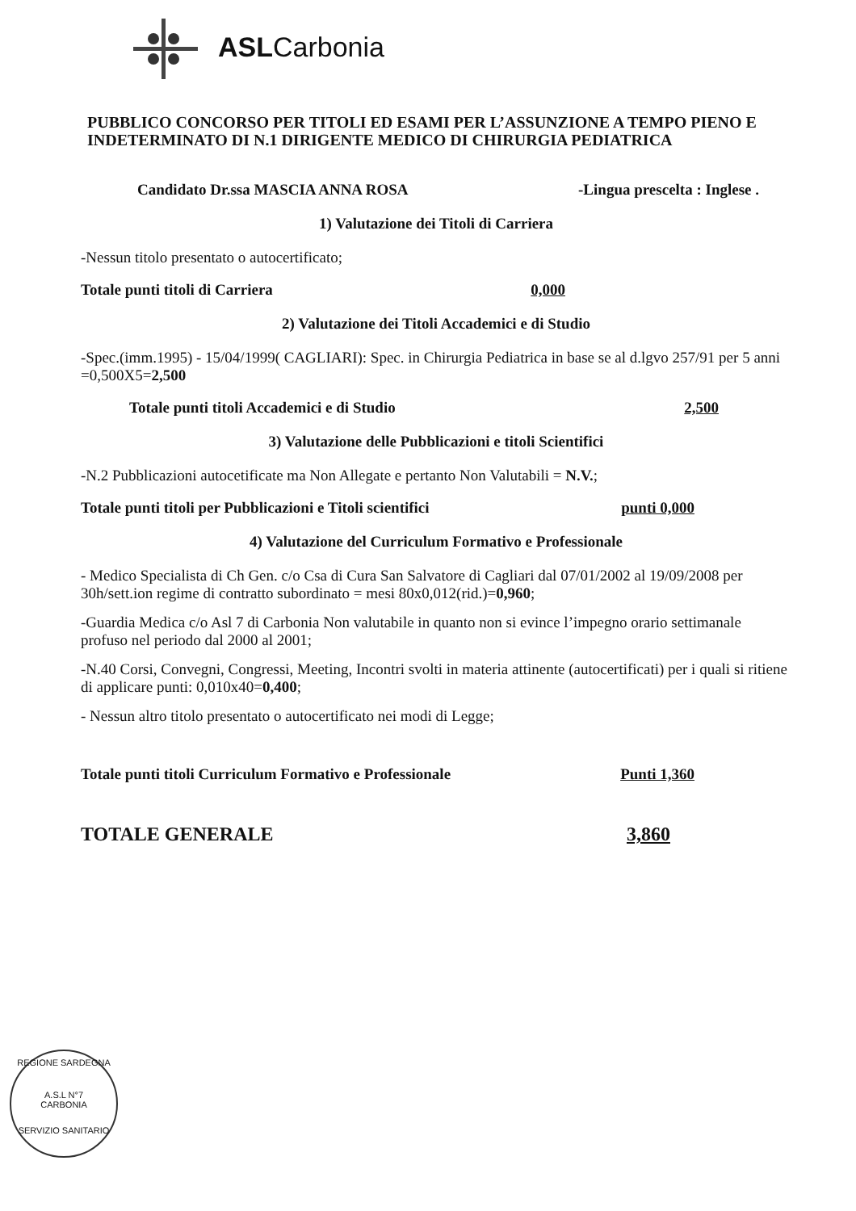ASLCarbonia
PUBBLICO CONCORSO PER TITOLI ED ESAMI PER L’ASSUNZIONE A TEMPO PIENO E INDETERMINATO DI N.1 DIRIGENTE MEDICO DI CHIRURGIA PEDIATRICA
Candidato Dr.ssa MASCIA ANNA ROSA -Lingua prescelta : Inglese .
1) Valutazione dei Titoli di Carriera
-Nessun titolo presentato o autocertificato;
Totale punti titoli di Carriera 0,000
2) Valutazione dei Titoli Accademici e di Studio
-Spec.(imm.1995) - 15/04/1999( CAGLIARI): Spec. in Chirurgia Pediatrica in base se al d.lgvo 257/91 per 5 anni =0,500X5=2,500
Totale punti titoli Accademici e di Studio 2,500
3) Valutazione delle Pubblicazioni e titoli Scientifici
-N.2 Pubblicazioni autocetificate ma Non Allegate e pertanto Non Valutabili = N.V.;
Totale punti titoli per Pubblicazioni e Titoli scientifici punti 0,000
4) Valutazione del Curriculum Formativo e Professionale
- Medico Specialista di Ch Gen. c/o Csa di Cura San Salvatore di Cagliari dal 07/01/2002 al 19/09/2008 per 30h/sett.ion regime di contratto subordinato = mesi 80x0,012(rid.)=0,960;
-Guardia Medica c/o Asl 7 di Carbonia Non valutabile in quanto non si evince l’impegno orario settimanale profuso nel periodo dal 2000 al 2001;
-N.40 Corsi, Convegni, Congressi, Meeting, Incontri svolti in materia attinente (autocertificati) per i quali si ritiene di applicare punti: 0,010x40=0,400;
- Nessun altro titolo presentato o autocertificato nei modi di Legge;
Totale punti titoli Curriculum Formativo e Professionale Punti 1,360
TOTALE GENERALE 3,860
REGIONE SARDEGNA
A.S.L N°7
CARBONIA
SERVIZIO SANITARIO